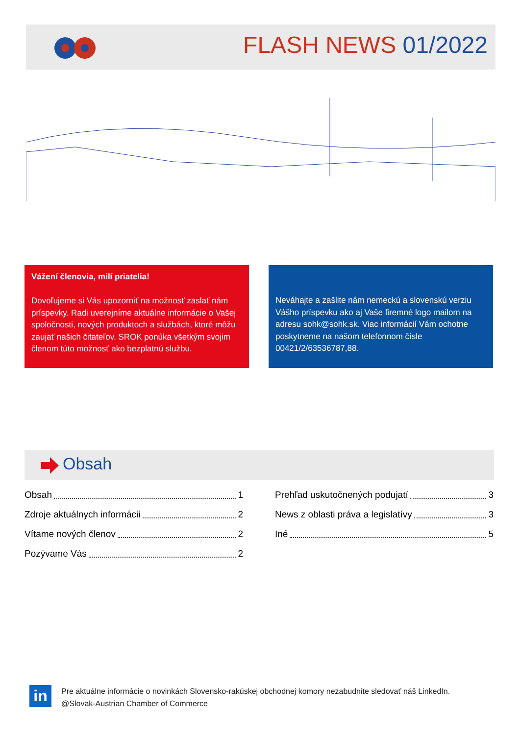FLASH NEWS 01/2022
Vážení členovia, milí priatelia!
Dovoľujeme si Vás upozorniť na možnosť zaslať nám príspevky. Radi uverejníme aktuálne informácie o Vašej spoločnosti, nových produktoch a službách, ktoré môžu zaujať našich čitateľov. SROK ponúka všetkým svojim členom túto možnosť ako bezplatnú službu.
Neváhajte a zašlite nám nemeckú a slovenskú verziu Vášho príspevku ako aj Vaše firemné logo mailom na adresu sohk@sohk.sk. Viac informácií Vám ochotne poskytneme na našom telefonnom čísle 00421/2/63536787,88.
Obsah
Obsah 1
Zdroje aktuálnych informácii 2
Vítame nových členov 2
Pozývame Vás 2
Prehľad uskutočnených podujatí 3
News z oblasti práva a legislatívy 3
Iné 5
in
Pre aktuálne informácie o novinkách Slovensko-rakúskej obchodnej komory nezabudnite sledovať náš LinkedIn. @Slovak-Austrian Chamber of Commerce